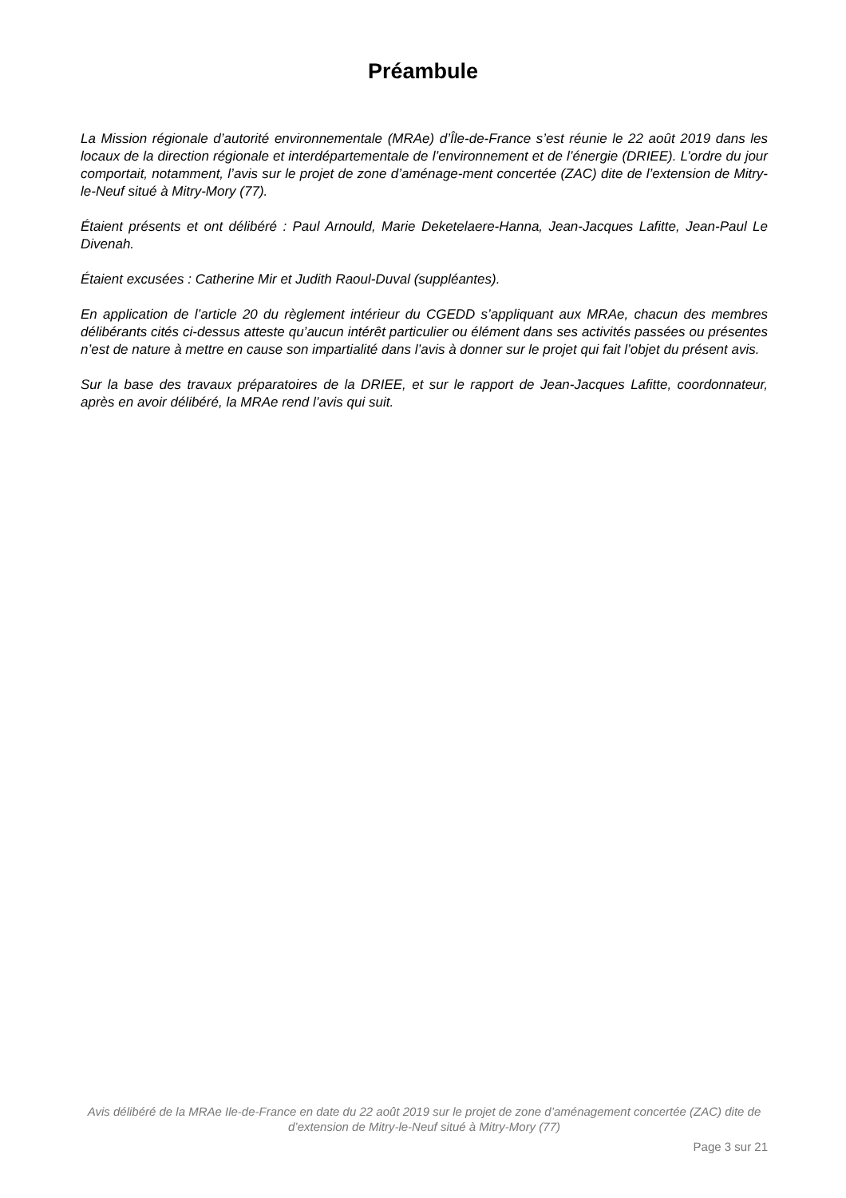Préambule
La Mission régionale d’autorité environnementale (MRAe) d’Île-de-France s’est réunie le 22 août 2019 dans les locaux de la direction régionale et interdépartementale de l’environnement et de l’énergie (DRIEE). L’ordre du jour comportait, notamment, l’avis sur le projet de zone d’aménage-ment concertée (ZAC) dite de l’extension de Mitry-le-Neuf situé à Mitry-Mory (77).
Étaient présents et ont délibéré : Paul Arnould, Marie Deketelaere-Hanna, Jean-Jacques Lafitte, Jean-Paul Le Divenah.
Étaient excusées : Catherine Mir et Judith Raoul-Duval (suppléantes).
En application de l’article 20 du règlement intérieur du CGEDD s’appliquant aux MRAe, chacun des membres délibérants cités ci-dessus atteste qu’aucun intérêt particulier ou élément dans ses activités passées ou présentes n’est de nature à mettre en cause son impartialité dans l’avis à donner sur le projet qui fait l’objet du présent avis.
Sur la base des travaux préparatoires de la DRIEE, et sur le rapport de Jean-Jacques Lafitte, coordonnateur, après en avoir délibéré, la MRAe rend l’avis qui suit.
Avis délibéré de la MRAe Ile-de-France en date du 22 août 2019 sur le projet de zone d’aménagement concertée (ZAC) dite de d’extension de Mitry-le-Neuf situé à Mitry-Mory (77)
Page 3 sur 21